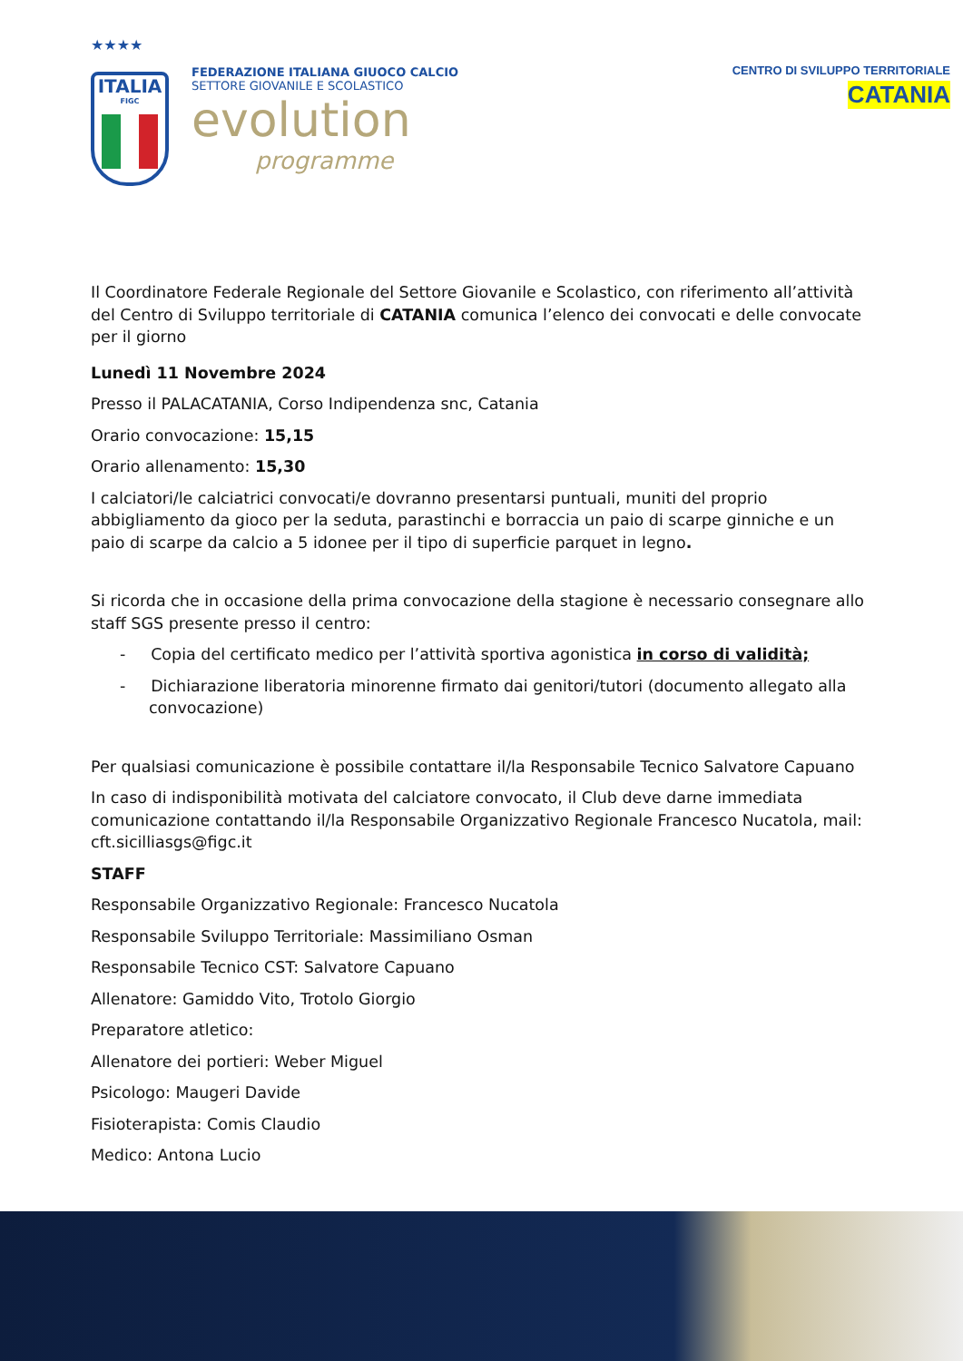★★★★
ITALIA
FIGC
FEDERAZIONE ITALIANA GIUOCO CALCIO
SETTORE GIOVANILE E SCOLASTICO
evolution
programme
CENTRO DI SVILUPPO TERRITORIALE
CATANIA
Il Coordinatore Federale Regionale del Settore Giovanile e Scolastico, con riferimento all’attività del Centro di Sviluppo territoriale di CATANIA comunica l’elenco dei convocati e delle convocate per il giorno
Lunedì 11 Novembre 2024
Presso il PALACATANIA, Corso Indipendenza snc, Catania
Orario convocazione: 15,15
Orario allenamento: 15,30
I calciatori/le calciatrici convocati/e dovranno presentarsi puntuali, muniti del proprio abbigliamento da gioco per la seduta, parastinchi e borraccia un paio di scarpe ginniche e un paio di scarpe da calcio a 5 idonee per il tipo di superficie parquet in legno.
Si ricorda che in occasione della prima convocazione della stagione è necessario consegnare allo staff SGS presente presso il centro:
- Copia del certificato medico per l’attività sportiva agonistica in corso di validità;
- Dichiarazione liberatoria minorenne firmato dai genitori/tutori (documento allegato alla convocazione)
Per qualsiasi comunicazione è possibile contattare il/la Responsabile Tecnico Salvatore Capuano
In caso di indisponibilità motivata del calciatore convocato, il Club deve darne immediata comunicazione contattando il/la Responsabile Organizzativo Regionale Francesco Nucatola, mail: cft.sicilliasgs@figc.it
STAFF
Responsabile Organizzativo Regionale: Francesco Nucatola
Responsabile Sviluppo Territoriale: Massimiliano Osman
Responsabile Tecnico CST: Salvatore Capuano
Allenatore: Gamiddo Vito, Trotolo Giorgio
Preparatore atletico:
Allenatore dei portieri: Weber Miguel
Psicologo: Maugeri Davide
Fisioterapista: Comis Claudio
Medico: Antona Lucio